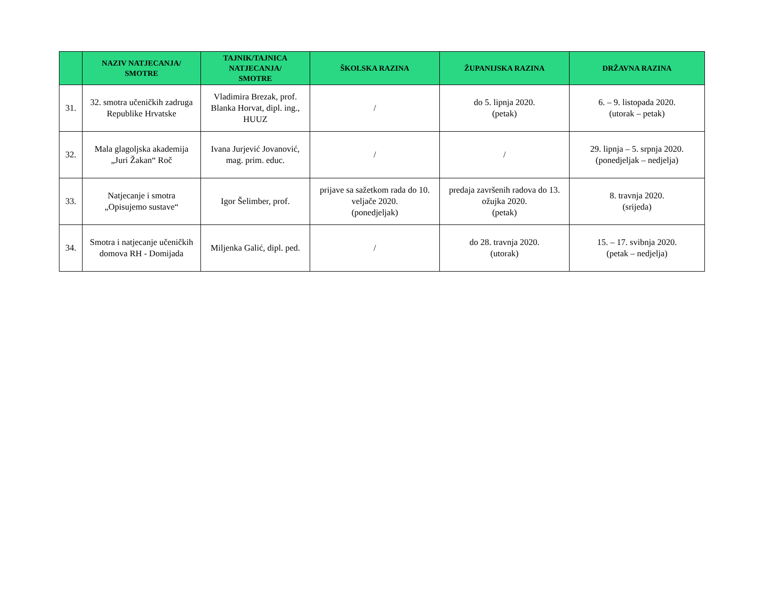| | NAZIV NATJECANJA/ SMOTRE | TAJNIK/TAJNICA NATJECANJA/ SMOTRE | ŠKOLSKA RAZINA | ŽUPANIJSKA RAZINA | DRŽAVNA RAZINA |
| --- | --- | --- | --- | --- | --- |
| 31. | 32. smotra učeničkih zadruga Republike Hrvatske | Vladimira Brezak, prof. Blanka Horvat, dipl. ing., HUUZ | / | do 5. lipnja 2020. (petak) | 6. – 9. listopada 2020. (utorak – petak) |
| 32. | Mala glagoljska akademija „Juri Žakan“ Roč | Ivana Jurjević Jovanović, mag. prim. educ. | / | / | 29. lipnja – 5. srpnja 2020. (ponedjeljak – nedjelja) |
| 33. | Natjecanje i smotra „Opisujemo sustave“ | Igor Šelimber, prof. | prijave sa sažetkom rada do 10. veljače 2020. (ponedjeljak) | predaja završenih radova do 13. ožujka 2020. (petak) | 8. travnja 2020. (srijeda) |
| 34. | Smotra i natjecanje učeničkih domova RH - Domijada | Miljenka Galić, dipl. ped. | / | do 28. travnja 2020. (utorak) | 15. – 17. svibnja 2020. (petak – nedjelja) |